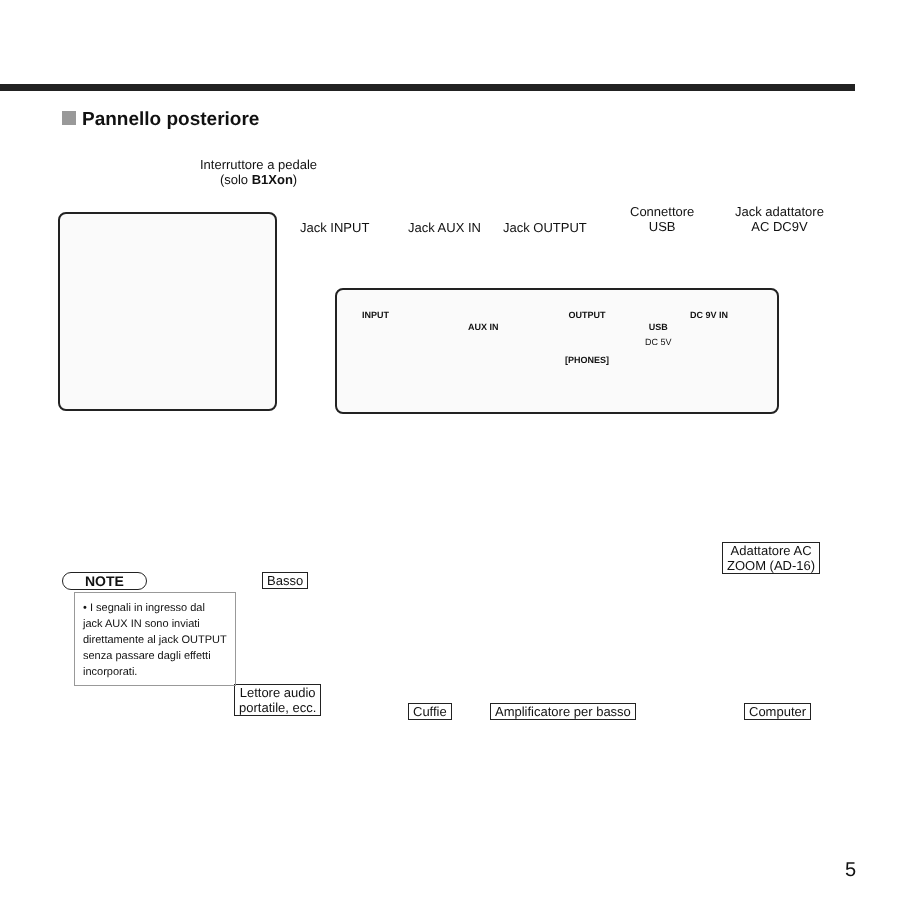Pannello posteriore
Interruttore a pedale
(solo B1Xon)
Jack INPUT Jack AUX IN Jack OUTPUT
Connettore
USB
Jack adattatore
AC DC9V
INPUT
AUX IN
OUTPUT
[PHONES]
USB
DC 5V
DC 9V IN
Basso
Adattatore AC
ZOOM (AD-16)
Lettore audio
portatile, ecc.
Cuffie Amplificatore per basso Computer
NOTE
• I segnali in ingresso dal jack AUX IN sono inviati direttamente al jack OUTPUT senza passare dagli effetti incorporati.
5